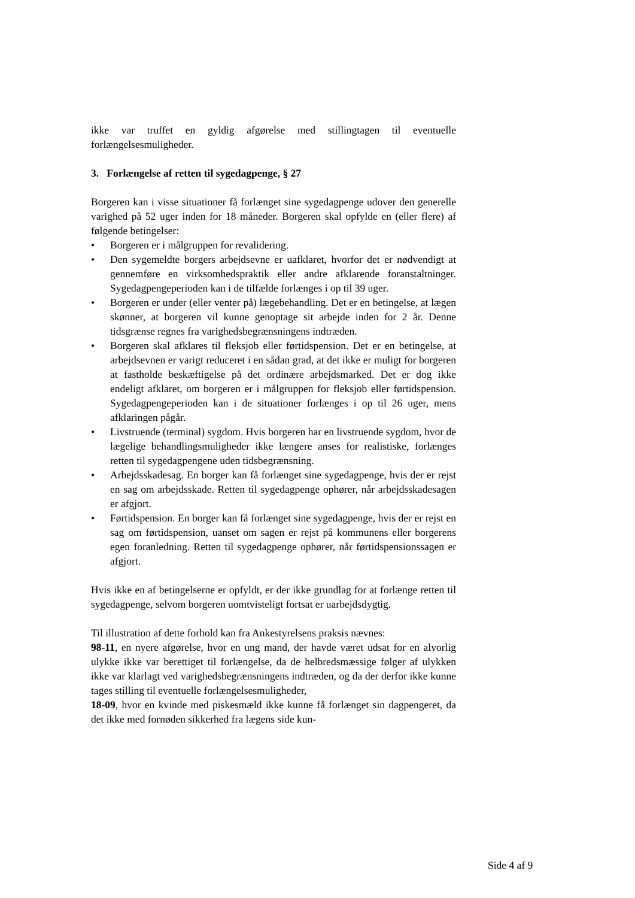ikke var truffet en gyldig afgørelse med stillingtagen til eventuelle forlængelsesmuligheder.
3. Forlængelse af retten til sygedagpenge, § 27
Borgeren kan i visse situationer få forlænget sine sygedagpenge udover den generelle varighed på 52 uger inden for 18 måneder. Borgeren skal opfylde en (eller flere) af følgende betingelser:
• Borgeren er i målgruppen for revalidering.
• Den sygemeldte borgers arbejdsevne er uafklaret, hvorfor det er nødvendigt at gennemføre en virksomhedspraktik eller andre afklarende foranstaltninger. Sygedagpengeperioden kan i de tilfælde forlænges i op til 39 uger.
• Borgeren er under (eller venter på) lægebehandling. Det er en betingelse, at lægen skønner, at borgeren vil kunne genoptage sit arbejde inden for 2 år. Denne tidsgrænse regnes fra varighedsbegrænsningens indtræden.
• Borgeren skal afklares til fleksjob eller førtidspension. Det er en betingelse, at arbejdsevnen er varigt reduceret i en sådan grad, at det ikke er muligt for borgeren at fastholde beskæftigelse på det ordinære arbejdsmarked. Det er dog ikke endeligt afklaret, om borgeren er i målgruppen for fleksjob eller førtidspension. Sygedagpengeperioden kan i de situationer forlænges i op til 26 uger, mens afklaringen pågår.
• Livstruende (terminal) sygdom. Hvis borgeren har en livstruende sygdom, hvor de lægelige behandlingsmuligheder ikke længere anses for realistiske, forlænges retten til sygedagpengene uden tidsbegrænsning.
• Arbejdsskadesag. En borger kan få forlænget sine sygedagpenge, hvis der er rejst en sag om arbejdsskade. Retten til sygedagpenge ophører, når arbejdsskadesagen er afgjort.
• Førtidspension. En borger kan få forlænget sine sygedagpenge, hvis der er rejst en sag om førtidspension, uanset om sagen er rejst på kommunens eller borgerens egen foranledning. Retten til sygedagpenge ophører, når førtidspensionssagen er afgjort.
Hvis ikke en af betingelserne er opfyldt, er der ikke grundlag for at forlænge retten til sygedagpenge, selvom borgeren uomtvisteligt fortsat er uarbejdsdygtig.
Til illustration af dette forhold kan fra Ankestyrelsens praksis nævnes:
98-11, en nyere afgørelse, hvor en ung mand, der havde været udsat for en alvorlig ulykke ikke var berettiget til forlængelse, da de helbredsmæssige følger af ulykken ikke var klarlagt ved varighedsbegrænsningens indtræden, og da der derfor ikke kunne tages stilling til eventuelle forlængelsesmuligheder,
18-09, hvor en kvinde med piskesmæld ikke kunne få forlænget sin dagpengeret, da det ikke med fornøden sikkerhed fra lægens side kun-
Side 4 af 9